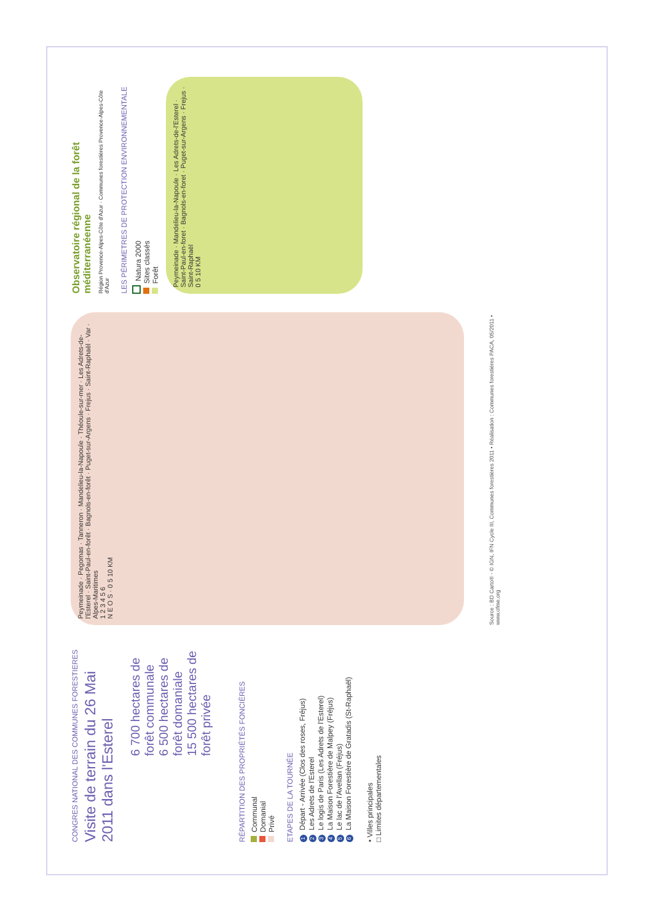CONGRES NATIONAL DES COMMUNES FORESTIERES
Visite de terrain du 26 Mai 2011 dans l'Esterel
6 700 hectares de forêt communale
6 500 hectares de forêt domaniale
15 500 hectares de forêt privée
RÉPARTITION DES PROPRIÉTÉS FONCIÈRES
Communal
Domanial
Privé
ETAPES DE LA TOURNÉE
1 Départ - Arrivée (Clos des roses, Fréjus)
2 Les Adrets de l'Esterel
3 Le logis de Paris (Les Adrets de l'Esterel)
4 La Maison Forestière de Malpey (Fréjus)
5 Le lac de l'Avellan (Fréjus)
6 La Maison Forestière de Gratadis (St-Raphaël)
• Villes principales
□ Limites départementales
Peymeinade · Pegomas · Tanneron · Mandelieu-la-Napoule · Théoule-sur-mer · Les Adrets-de-l'Esterel · Saint-Paul-en-forêt · Bagnols-en-forêt · Puget-sur-Argens · Frejus · Saint-Raphaël · Var · Alpes-Maritimes
1 2 3 4 5 6
N E O S · 0 5 10 KM
Source : BD Carto® - © IGN, IFN Cycle III, Communes forestières 2011 • Réalisation : Communes forestières PACA, 05/2011 • www.ofme.org
Observatoire régional de la forêt méditerranéenne
Région Provence-Alpes-Côte d'Azur · Communes forestières Provence-Alpes-Côte d'Azur
LES PÉRIMETRES DE PROTECTION ENVIRONNEMENTALE
Natura 2000
Sites classés
Forêt
Peymeinade · Mandelieu-la-Napoule · Les Adrets-de-l'Esterel · Saint-Paul-en-foret · Bagnols-en-foret · Puget-sur-Argens · Frejus · Saint-Raphaël
0 5 10 KM